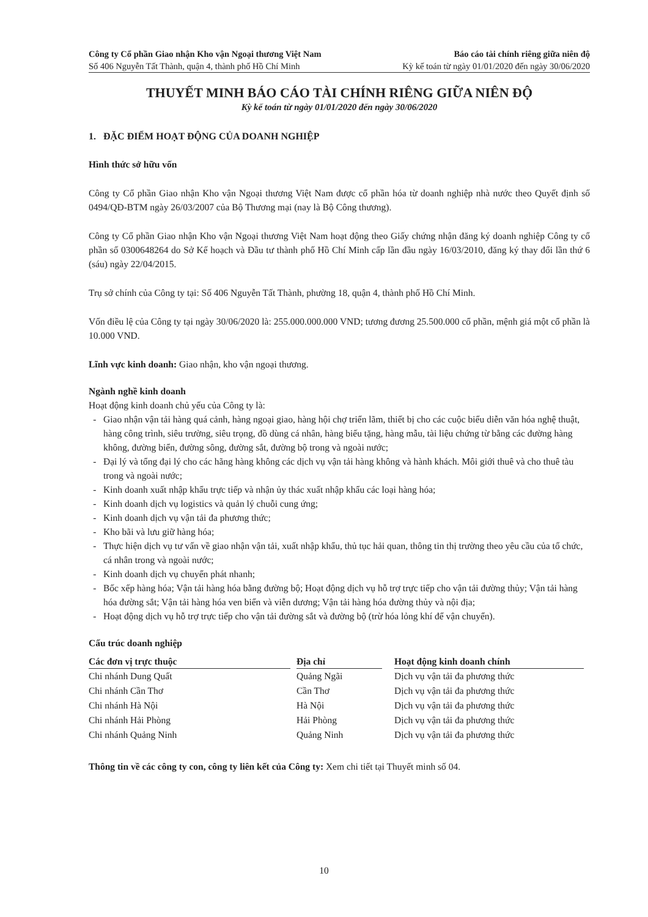Công ty Cổ phần Giao nhận Kho vận Ngoại thương Việt Nam Báo cáo tài chính riêng giữa niên độ
Số 406 Nguyễn Tất Thành, quận 4, thành phố Hồ Chí Minh Kỳ kế toán từ ngày 01/01/2020 đến ngày 30/06/2020
THUYẾT MINH BÁO CÁO TÀI CHÍNH RIÊNG GIỮA NIÊN ĐỘ
Kỳ kế toán từ ngày 01/01/2020 đến ngày 30/06/2020
1. ĐẶC ĐIỂM HOẠT ĐỘNG CỦA DOANH NGHIỆP
Hình thức sở hữu vốn
Công ty Cổ phần Giao nhận Kho vận Ngoại thương Việt Nam được cổ phần hóa từ doanh nghiệp nhà nước theo Quyết định số 0494/QĐ-BTM ngày 26/03/2007 của Bộ Thương mại (nay là Bộ Công thương).
Công ty Cổ phần Giao nhận Kho vận Ngoại thương Việt Nam hoạt động theo Giấy chứng nhận đăng ký doanh nghiệp Công ty cổ phần số 0300648264 do Sở Kế hoạch và Đầu tư thành phố Hồ Chí Minh cấp lần đầu ngày 16/03/2010, đăng ký thay đổi lần thứ 6 (sáu) ngày 22/04/2015.
Trụ sở chính của Công ty tại: Số 406 Nguyễn Tất Thành, phường 18, quận 4, thành phố Hồ Chí Minh.
Vốn điều lệ của Công ty tại ngày 30/06/2020 là: 255.000.000.000 VND; tương đương 25.500.000 cổ phần, mệnh giá một cổ phần là 10.000 VND.
Lĩnh vực kinh doanh: Giao nhận, kho vận ngoại thương.
Ngành nghề kinh doanh
Hoạt động kinh doanh chủ yếu của Công ty là:
Giao nhận vận tải hàng quá cảnh, hàng ngoại giao, hàng hội chợ triển lãm, thiết bị cho các cuộc biểu diễn văn hóa nghệ thuật, hàng công trình, siêu trường, siêu trọng, đồ dùng cá nhân, hàng biếu tặng, hàng mẫu, tài liệu chứng từ bằng các đường hàng không, đường biển, đường sông, đường sắt, đường bộ trong và ngoài nước;
Đại lý và tổng đại lý cho các hãng hàng không các dịch vụ vận tải hàng không và hành khách. Môi giới thuê và cho thuê tàu trong và ngoài nước;
Kinh doanh xuất nhập khẩu trực tiếp và nhận ủy thác xuất nhập khẩu các loại hàng hóa;
Kinh doanh dịch vụ logistics và quản lý chuỗi cung ứng;
Kinh doanh dịch vụ vận tải đa phương thức;
Kho bãi và lưu giữ hàng hóa;
Thực hiện dịch vụ tư vấn về giao nhận vận tải, xuất nhập khẩu, thủ tục hải quan, thông tin thị trường theo yêu cầu của tổ chức, cá nhân trong và ngoài nước;
Kinh doanh dịch vụ chuyển phát nhanh;
Bốc xếp hàng hóa; Vận tải hàng hóa bằng đường bộ; Hoạt động dịch vụ hỗ trợ trực tiếp cho vận tải đường thủy; Vận tải hàng hóa đường sắt; Vận tải hàng hóa ven biển và viễn dương; Vận tải hàng hóa đường thủy và nội địa;
Hoạt động dịch vụ hỗ trợ trực tiếp cho vận tải đường sắt và đường bộ (trừ hóa lỏng khí để vận chuyển).
Cấu trúc doanh nghiệp
| Các đơn vị trực thuộc | | Địa chỉ | | Hoạt động kinh doanh chính |
| --- | --- | --- | --- | --- |
| Chi nhánh Dung Quất | | Quảng Ngãi | | Dịch vụ vận tải đa phương thức |
| Chi nhánh Cần Thơ | | Cần Thơ | | Dịch vụ vận tải đa phương thức |
| Chi nhánh Hà Nội | | Hà Nội | | Dịch vụ vận tải đa phương thức |
| Chi nhánh Hải Phòng | | Hải Phòng | | Dịch vụ vận tải đa phương thức |
| Chi nhánh Quảng Ninh | | Quảng Ninh | | Dịch vụ vận tải đa phương thức |
Thông tin về các công ty con, công ty liên kết của Công ty: Xem chi tiết tại Thuyết minh số 04.
10